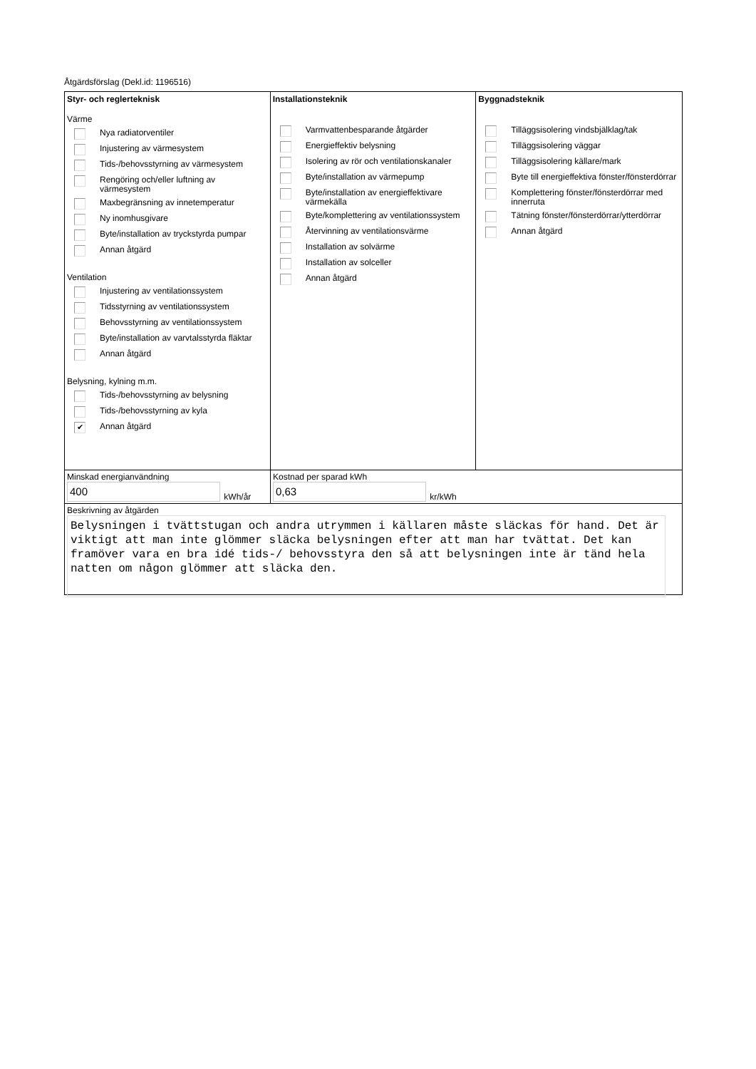Åtgärdsförslag (Dekl.id: 1196516)
Styr- och reglerteknisk
Värme
Nya radiatorventiler
Injustering av värmesystem
Tids-/behovsstyrning av värmesystem
Rengöring och/eller luftning av värmesystem
Maxbegränsning av innetemperatur
Ny inomhusgivare
Byte/installation av tryckstyrda pumpar
Annan åtgärd
Ventilation
Injustering av ventilationssystem
Tidsstyrning av ventilationssystem
Behovsstyrning av ventilationssystem
Byte/installation av varvtalsstyrda fläktar
Annan åtgärd
Belysning, kylning m.m.
Tids-/behovsstyrning av belysning
Tids-/behovsstyrning av kyla
✔ Annan åtgärd
Installationsteknik
Varmvattenbesparande åtgärder
Energieffektiv belysning
Isolering av rör och ventilationskanaler
Byte/installation av värmepump
Byte/installation av energieffektivare värmekälla
Byte/komplettering av ventilationssystem
Återvinning av ventilationsvärme
Installation av solvärme
Installation av solceller
Annan åtgärd
Byggnadsteknik
Tilläggsisolering vindsbjälklag/tak
Tilläggsisolering väggar
Tilläggsisolering källare/mark
Byte till energieffektiva fönster/fönsterdörrar
Komplettering fönster/fönsterdörrar med innerruta
Tätning fönster/fönsterdörrar/ytterdörrar
Annan åtgärd
Minskad energianvändning
400 kWh/år
Kostnad per sparad kWh
0,63 kr/kWh
Beskrivning av åtgärden
Belysningen i tvättstugan och andra utrymmen i källaren måste släckas för hand. Det är viktigt att man inte glömmer släcka belysningen efter att man har tvättat. Det kan framöver vara en bra idé tids-/ behovsstyra den så att belysningen inte är tänd hela natten om någon glömmer att släcka den.